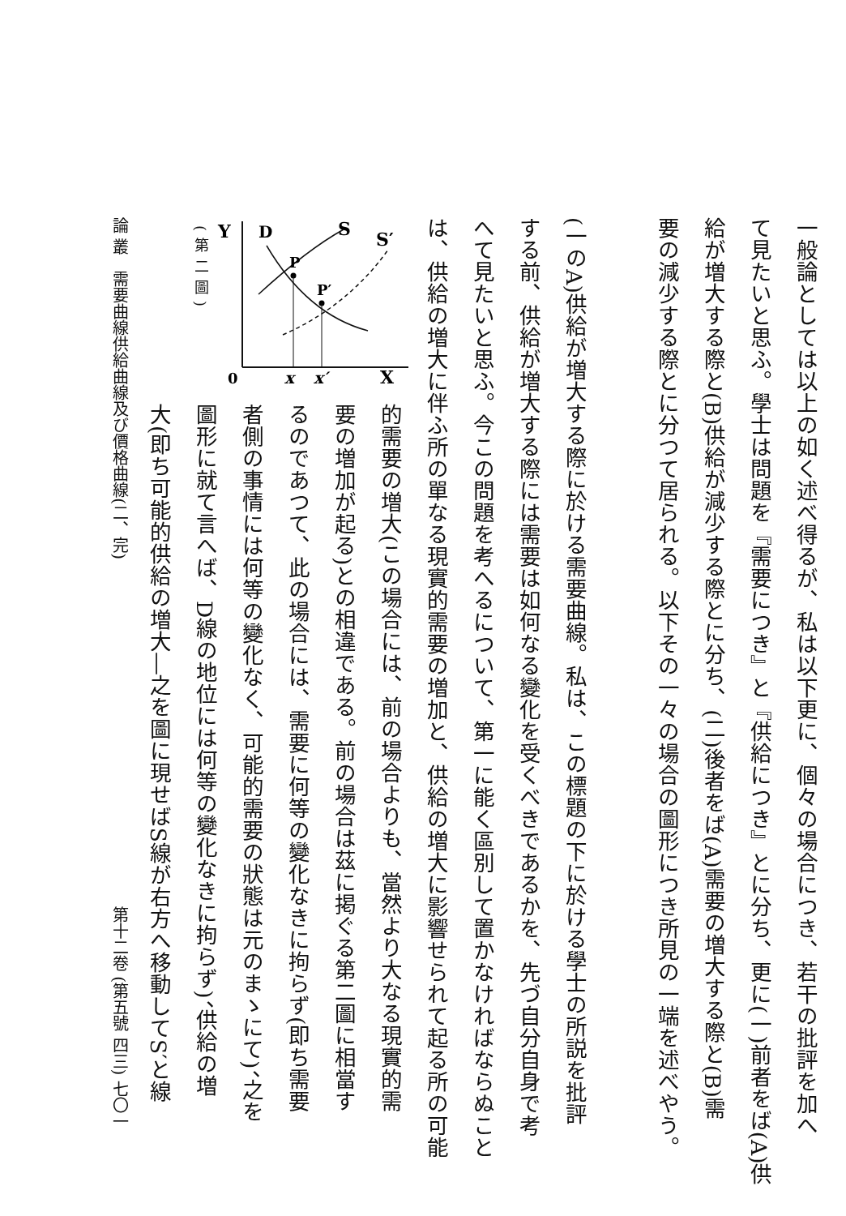一般論としては以上の如く述べ得るが、私は以下更に、個々の場合につき、若干の批評を加へ
て見たいと思ふ。學士は問題を『需要につき』と『供給につき』とに分ち、更に(一)前者をば(A)供
給が増大する際と(B)供給が減少する際とに分ち、(二)後者をば(A)需要の増大する際と(B)需
要の減少する際とに分つて居られる。以下その一々の場合の圖形につき所見の一端を述べやう。
(一のA)供給が増大する際に於ける需要曲線。私は、この標題の下に於ける學士の所説を批評
する前、供給が増大する際には需要は如何なる變化を受くべきであるかを、先づ自分自身で考
へて見たいと思ふ。今この問題を考へるについて、第一に能く區別して置かなければならぬこと
は、供給の増大に伴ふ所の單なる現實的需要の増加と、供給の増大に影響せられて起る所の可能
Y
D
S
S′
P
P′
0
x
x′
X
(第二圖)
的需要の増大(この場合には、前の場合よりも、當然より大なる現實的需
要の増加が起る)との相違である。前の場合は茲に掲ぐる第二圖に相當す
るのであつて、此の場合には、需要に何等の變化なきに拘らず(即ち需要
者側の事情には何等の變化なく、可能的需要の狀態は元のまゝにて)、之を
圖形に就て言へば、D線の地位には何等の變化なきに拘らず)、供給の増
大(即ち可能的供給の増大―之を圖に現せばS線が右方へ移動してS′と線
論 叢　需要曲線供給曲線及び價格曲線(二、完) 第十二卷 (第五號 四三) 七〇一